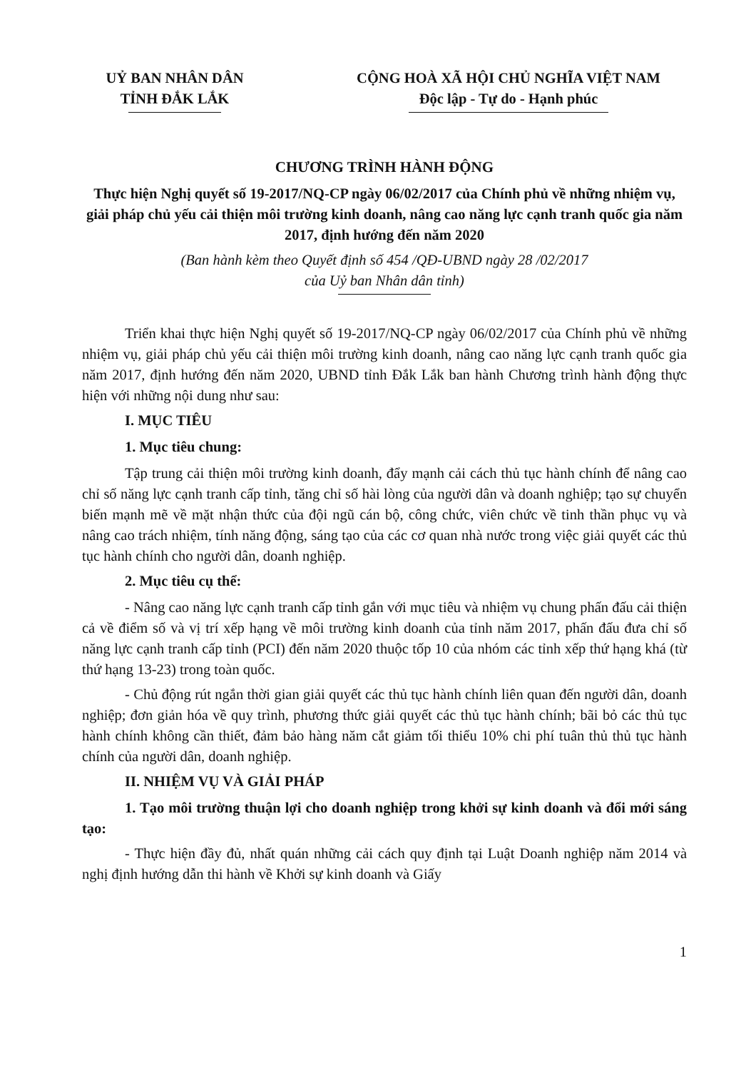UỶ BAN NHÂN DÂN
TỈNH ĐẮK LẮK
CỘNG HOÀ XÃ HỘI CHỦ NGHĨA VIỆT NAM
Độc lập - Tự do - Hạnh phúc
CHƯƠNG TRÌNH HÀNH ĐỘNG
Thực hiện Nghị quyết số 19-2017/NQ-CP ngày 06/02/2017 của Chính phủ về những nhiệm vụ, giải pháp chủ yếu cải thiện môi trường kinh doanh, nâng cao năng lực cạnh tranh quốc gia năm 2017, định hướng đến năm 2020
(Ban hành kèm theo Quyết định số 454 /QĐ-UBND ngày 28 /02/2017
của Uỷ ban Nhân dân tỉnh)
Triển khai thực hiện Nghị quyết số 19-2017/NQ-CP ngày 06/02/2017 của Chính phủ về những nhiệm vụ, giải pháp chủ yếu cải thiện môi trường kinh doanh, nâng cao năng lực cạnh tranh quốc gia năm 2017, định hướng đến năm 2020, UBND tỉnh Đắk Lắk ban hành Chương trình hành động thực hiện với những nội dung như sau:
I. MỤC TIÊU
1. Mục tiêu chung:
Tập trung cải thiện môi trường kinh doanh, đẩy mạnh cải cách thủ tục hành chính để nâng cao chỉ số năng lực cạnh tranh cấp tỉnh, tăng chỉ số hài lòng của người dân và doanh nghiệp; tạo sự chuyển biến mạnh mẽ về mặt nhận thức của đội ngũ cán bộ, công chức, viên chức về tinh thần phục vụ và nâng cao trách nhiệm, tính năng động, sáng tạo của các cơ quan nhà nước trong việc giải quyết các thủ tục hành chính cho người dân, doanh nghiệp.
2. Mục tiêu cụ thể:
- Nâng cao năng lực cạnh tranh cấp tỉnh gắn với mục tiêu và nhiệm vụ chung phấn đấu cải thiện cả về điểm số và vị trí xếp hạng về môi trường kinh doanh của tỉnh năm 2017, phấn đấu đưa chỉ số năng lực cạnh tranh cấp tỉnh (PCI) đến năm 2020 thuộc tốp 10 của nhóm các tỉnh xếp thứ hạng khá (từ thứ hạng 13-23) trong toàn quốc.
- Chủ động rút ngắn thời gian giải quyết các thủ tục hành chính liên quan đến người dân, doanh nghiệp; đơn giản hóa về quy trình, phương thức giải quyết các thủ tục hành chính; bãi bỏ các thủ tục hành chính không cần thiết, đảm bảo hàng năm cắt giảm tối thiểu 10% chi phí tuân thủ thủ tục hành chính của người dân, doanh nghiệp.
II. NHIỆM VỤ VÀ GIẢI PHÁP
1. Tạo môi trường thuận lợi cho doanh nghiệp trong khởi sự kinh doanh và đổi mới sáng tạo:
- Thực hiện đầy đủ, nhất quán những cải cách quy định tại Luật Doanh nghiệp năm 2014 và nghị định hướng dẫn thi hành về Khởi sự kinh doanh và Giấy
1